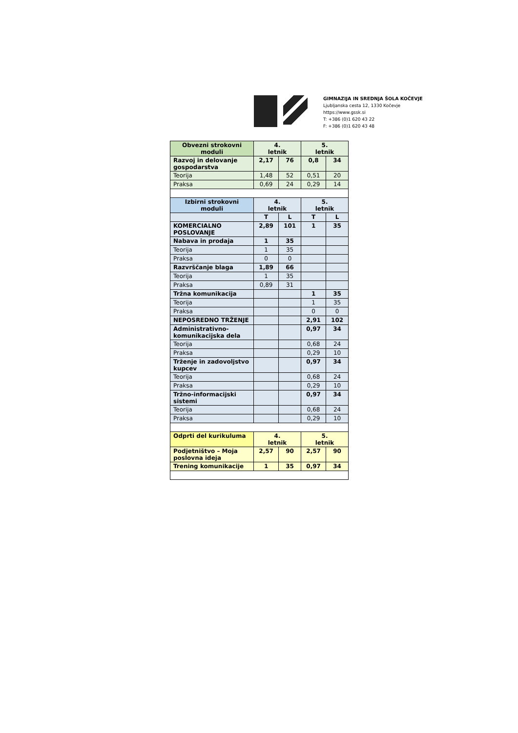GIMNAZIJA IN SREDNJA ŠOLA KOČEVJE
Ljubljanska cesta 12, 1330 Kočevje
https://www.gssk.si
T: +386 (0)1 620 43 22
F: +386 (0)1 620 43 48
| Obvezni strokovni moduli | 4. letnik | | 5. letnik | |
| Razvoj in delovanje gospodarstva | 2,17 | 76 | 0,8 | 34 |
| Teorija | 1,48 | 52 | 0,51 | 20 |
| Praksa | 0,69 | 24 | 0,29 | 14 |
| Izbirni strokovni moduli | 4. letnik | | 5. letnik | |
| | T | L | T | L |
| KOMERCIALNO POSLOVANJE | 2,89 | 101 | 1 | 35 |
| Nabava in prodaja | 1 | 35 | | |
| Teorija | 1 | 35 | | |
| Praksa | 0 | 0 | | |
| Razvrščanje blaga | 1,89 | 66 | | |
| Teorija | 1 | 35 | | |
| Praksa | 0,89 | 31 | | |
| Tržna komunikacija | | | 1 | 35 |
| Teorija | | | 1 | 35 |
| Praksa | | | 0 | 0 |
| NEPOSREDNO TRŽENJE | | | 2,91 | 102 |
| Administrativno-komunikacijska dela | | | 0,97 | 34 |
| Teorija | | | 0,68 | 24 |
| Praksa | | | 0,29 | 10 |
| Trženje in zadovoljstvo kupcev | | | 0,97 | 34 |
| Teorija | | | 0,68 | 24 |
| Praksa | | | 0,29 | 10 |
| Tržno-informacijski sistemi | | | 0,97 | 34 |
| Teorija | | | 0,68 | 24 |
| Praksa | | | 0,29 | 10 |
| Odprti del kurikuluma | 4. letnik | | 5. letnik | |
| Podjetništvo – Moja poslovna ideja | 2,57 | 90 | 2,57 | 90 |
| Trening komunikacije | 1 | 35 | 0,97 | 34 |